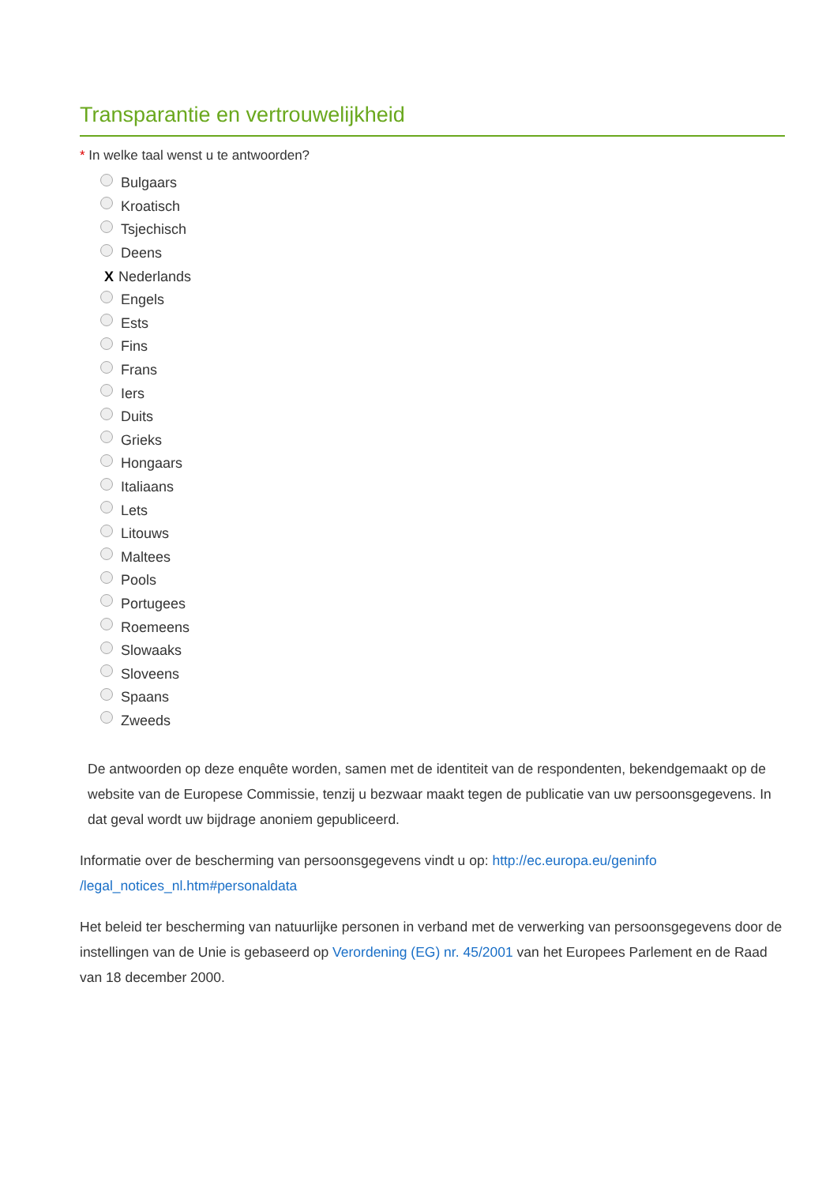Transparantie en vertrouwelijkheid
* In welke taal wenst u te antwoorden?
Bulgaars
Kroatisch
Tsjechisch
Deens
X Nederlands
Engels
Ests
Fins
Frans
Iers
Duits
Grieks
Hongaars
Italiaans
Lets
Litouws
Maltees
Pools
Portugees
Roemeens
Slowaaks
Sloveens
Spaans
Zweeds
De antwoorden op deze enquête worden, samen met de identiteit van de respondenten, bekendgemaakt op de website van de Europese Commissie, tenzij u bezwaar maakt tegen de publicatie van uw persoonsgegevens. In dat geval wordt uw bijdrage anoniem gepubliceerd.
Informatie over de bescherming van persoonsgegevens vindt u op: http://ec.europa.eu/geninfo /legal_notices_nl.htm#personaldata
Het beleid ter bescherming van natuurlijke personen in verband met de verwerking van persoonsgegevens door de instellingen van de Unie is gebaseerd op Verordening (EG) nr. 45/2001 van het Europees Parlement en de Raad van 18 december 2000.